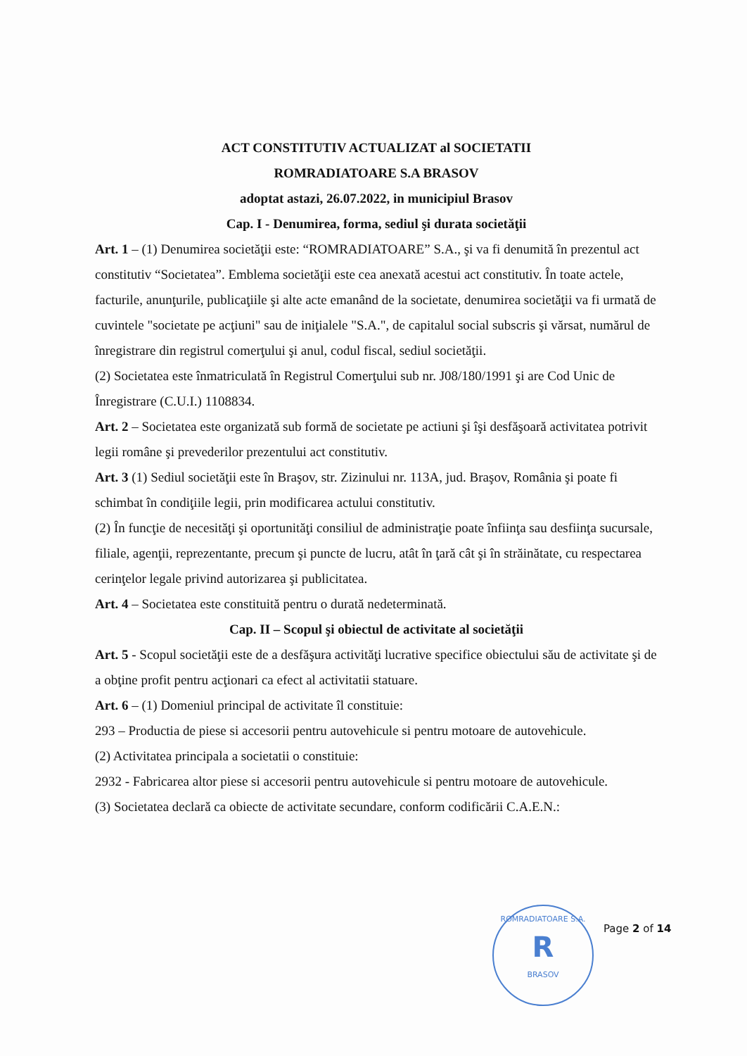ACT CONSTITUTIV ACTUALIZAT al SOCIETATII
ROMRADIATOARE S.A BRASOV
adoptat astazi, 26.07.2022, in municipiul Brasov
Cap. I - Denumirea, forma, sediul şi durata societăţii
Art. 1 – (1) Denumirea societăţii este: “ROMRADIATOARE” S.A., şi va fi denumită în prezentul act constitutiv “Societatea”. Emblema societăţii este cea anexată acestui act constitutiv. În toate actele, facturile, anunţurile, publicaţiile şi alte acte emanând de la societate, denumirea societăţii va fi urmată de cuvintele "societate pe acţiuni" sau de iniţialele "S.A.", de capitalul social subscris şi vărsat, numărul de înregistrare din registrul comerţului şi anul, codul fiscal, sediul societăţii.
(2) Societatea este înmatriculată în Registrul Comerţului sub nr. J08/180/1991 şi are Cod Unic de Înregistrare (C.U.I.) 1108834.
Art. 2 – Societatea este organizată sub formă de societate pe actiuni şi îşi desfăşoară activitatea potrivit legii române şi prevederilor prezentului act constitutiv.
Art. 3 (1) Sediul societăţii este în Braşov, str. Zizinului nr. 113A, jud. Braşov, România şi poate fi schimbat în condiţiile legii, prin modificarea actului constitutiv.
(2) În funcţie de necesităţi şi oportunităţi consiliul de administraţie poate înfiinţa sau desfiinţa sucursale, filiale, agenţii, reprezentante, precum şi puncte de lucru, atât în ţară cât şi în străinătate, cu respectarea cerinţelor legale privind autorizarea şi publicitatea.
Art. 4 – Societatea este constituită pentru o durată nedeterminată.
Cap. II – Scopul şi obiectul de activitate al societăţii
Art. 5 - Scopul societăţii este de a desfăşura activităţi lucrative specifice obiectului său de activitate şi de a obţine profit pentru acţionari ca efect al activitatii statuare.
Art. 6 – (1) Domeniul principal de activitate îl constituie:
293 – Productia de piese si accesorii pentru autovehicule si pentru motoare de autovehicule.
(2) Activitatea principala a societatii o constituie:
2932 - Fabricarea altor piese si accesorii pentru autovehicule si pentru motoare de autovehicule.
(3) Societatea declară ca obiecte de activitate secundare, conform codificării C.A.E.N.:
ROMRADIATOARE S.A.
R
BRASOV
Page 2 of 14